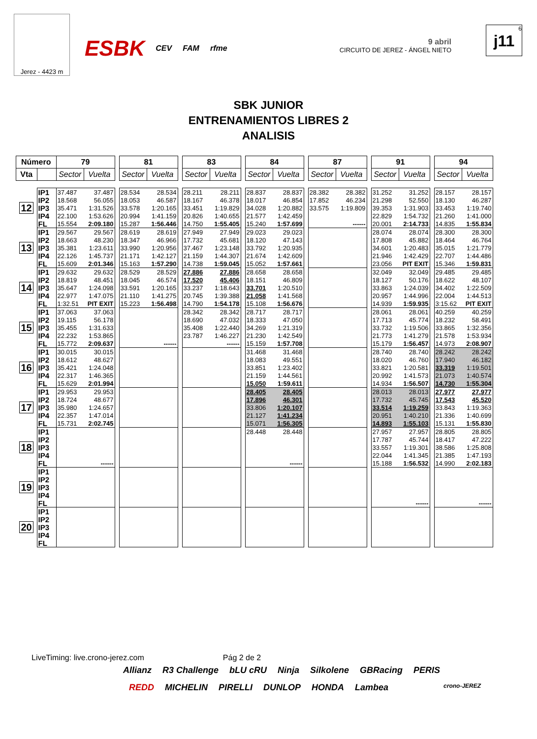Jerez - 4423 m
ESBK CEV FAM rfme
9 abril
CIRCUITO DE JEREZ - ÁNGEL NIETO
6
j11
SBK JUNIOR
ENTRENAMIENTOS LIBRES 2
ANALISIS
| Número | | 79 | | | 81 | | | 83 | | | 84 | | | 87 | | | 91 | | | 94 | |
| Vta | | Sector | Vuelta | | Sector | Vuelta | | Sector | Vuelta | | Sector | Vuelta | | Sector | Vuelta | | Sector | Vuelta | | Sector | Vuelta |
| 12 | IP1 | 37.487 | 37.487 | | 28.534 | 28.534 | | 28.211 | 28.211 | | 28.837 | 28.837 | | 28.382 | 28.382 | | 31.252 | 31.252 | | 28.157 | 28.157 |
| | IP2 | 18.568 | 56.055 | | 18.053 | 46.587 | | 18.167 | 46.378 | | 18.017 | 46.854 | | 17.852 | 46.234 | | 21.298 | 52.550 | | 18.130 | 46.287 |
| | IP3 | 35.471 | 1:31.526 | | 33.578 | 1:20.165 | | 33.451 | 1:19.829 | | 34.028 | 1:20.882 | | 33.575 | 1:19.809 | | 39.353 | 1:31.903 | | 33.453 | 1:19.740 |
| | IP4 | 22.100 | 1:53.626 | | 20.994 | 1:41.159 | | 20.826 | 1:40.655 | | 21.577 | 1:42.459 | | | | | 22.829 | 1:54.732 | | 21.260 | 1:41.000 |
| | FL | 15.554 | 2:09.180 | | 15.287 | 1:56.446 | | 14.750 | 1:55.405 | | 15.240 | 1:57.699 | | | ------ | | 20.001 | 2:14.733 | | 14.835 | 1:55.834 |
| 13 | IP1 | 29.567 | 29.567 | | 28.619 | 28.619 | | 27.949 | 27.949 | | 29.023 | 29.023 | | | | | 28.074 | 28.074 | | 28.300 | 28.300 |
| | IP2 | 18.663 | 48.230 | | 18.347 | 46.966 | | 17.732 | 45.681 | | 18.120 | 47.143 | | | | | 17.808 | 45.882 | | 18.464 | 46.764 |
| | IP3 | 35.381 | 1:23.611 | | 33.990 | 1:20.956 | | 37.467 | 1:23.148 | | 33.792 | 1:20.935 | | | | | 34.601 | 1:20.483 | | 35.015 | 1:21.779 |
| | IP4 | 22.126 | 1:45.737 | | 21.171 | 1:42.127 | | 21.159 | 1:44.307 | | 21.674 | 1:42.609 | | | | | 21.946 | 1:42.429 | | 22.707 | 1:44.486 |
| | FL | 15.609 | 2:01.346 | | 15.163 | 1:57.290 | | 14.738 | 1:59.045 | | 15.052 | 1:57.661 | | | | | 23.056 | PIT EXIT | | 15.346 | 1:59.831 |
| 14 | IP1 | 29.632 | 29.632 | | 28.529 | 28.529 | | 27.886 | 27.886 | | 28.658 | 28.658 | | | | | 32.049 | 32.049 | | 29.485 | 29.485 |
| | IP2 | 18.819 | 48.451 | | 18.045 | 46.574 | | 17.520 | 45.406 | | 18.151 | 46.809 | | | | | 18.127 | 50.176 | | 18.622 | 48.107 |
| | IP3 | 35.647 | 1:24.098 | | 33.591 | 1:20.165 | | 33.237 | 1:18.643 | | 33.701 | 1:20.510 | | | | | 33.863 | 1:24.039 | | 34.402 | 1:22.509 |
| | IP4 | 22.977 | 1:47.075 | | 21.110 | 1:41.275 | | 20.745 | 1:39.388 | | 21.058 | 1:41.568 | | | | | 20.957 | 1:44.996 | | 22.004 | 1:44.513 |
| | FL | 1:32.51 | PIT EXIT | | 15.223 | 1:56.498 | | 14.790 | 1:54.178 | | 15.108 | 1:56.676 | | | | | 14.939 | 1:59.935 | | 3:15.62 | PIT EXIT |
| 15 | IP1 | 37.063 | 37.063 | | | | | 28.342 | 28.342 | | 28.717 | 28.717 | | | | | 28.061 | 28.061 | | 40.259 | 40.259 |
| | IP2 | 19.115 | 56.178 | | | | | 18.690 | 47.032 | | 18.333 | 47.050 | | | | | 17.713 | 45.774 | | 18.232 | 58.491 |
| | IP3 | 35.455 | 1:31.633 | | | | | 35.408 | 1:22.440 | | 34.269 | 1:21.319 | | | | | 33.732 | 1:19.506 | | 33.865 | 1:32.356 |
| | IP4 | 22.232 | 1:53.865 | | | | | 23.787 | 1:46.227 | | 21.230 | 1:42.549 | | | | | 21.773 | 1:41.279 | | 21.578 | 1:53.934 |
| | FL | 15.772 | 2:09.637 | | | ------ | | | ------ | | 15.159 | 1:57.708 | | | | | 15.179 | 1:56.457 | | 14.973 | 2:08.907 |
| 16 | IP1 | 30.015 | 30.015 | | | | | | | | 31.468 | 31.468 | | | | | 28.740 | 28.740 | | 28.242 | 28.242 |
| | IP2 | 18.612 | 48.627 | | | | | | | | 18.083 | 49.551 | | | | | 18.020 | 46.760 | | 17.940 | 46.182 |
| | IP3 | 35.421 | 1:24.048 | | | | | | | | 33.851 | 1:23.402 | | | | | 33.821 | 1:20.581 | | 33.319 | 1:19.501 |
| | IP4 | 22.317 | 1:46.365 | | | | | | | | 21.159 | 1:44.561 | | | | | 20.992 | 1:41.573 | | 21.073 | 1:40.574 |
| | FL | 15.629 | 2:01.994 | | | | | | | | 15.050 | 1:59.611 | | | | | 14.934 | 1:56.507 | | 14.730 | 1:55.304 |
| 17 | IP1 | 29.953 | 29.953 | | | | | | | | 28.405 | 28.405 | | | | | 28.013 | 28.013 | | 27.977 | 27.977 |
| | IP2 | 18.724 | 48.677 | | | | | | | | 17.896 | 46.301 | | | | | 17.732 | 45.745 | | 17.543 | 45.520 |
| | IP3 | 35.980 | 1:24.657 | | | | | | | | 33.806 | 1:20.107 | | | | | 33.514 | 1:19.259 | | 33.843 | 1:19.363 |
| | IP4 | 22.357 | 1:47.014 | | | | | | | | 21.127 | 1:41.234 | | | | | 20.951 | 1:40.210 | | 21.336 | 1:40.699 |
| | FL | 15.731 | 2:02.745 | | | | | | | | 15.071 | 1:56.305 | | | | | 14.893 | 1:55.103 | | 15.131 | 1:55.830 |
| 18 | IP1 | | | | | | | | | | 28.448 | 28.448 | | | | | 27.957 | 27.957 | | 28.805 | 28.805 |
| | IP2 | | | | | | | | | | | | | | | | 17.787 | 45.744 | | 18.417 | 47.222 |
| | IP3 | | | | | | | | | | | | | | | | 33.557 | 1:19.301 | | 38.586 | 1:25.808 |
| | IP4 | | | | | | | | | | | | | | | | 22.044 | 1:41.345 | | 21.385 | 1:47.193 |
| | FL | | ------ | | | | | | | | | ------ | | | | | 15.188 | 1:56.532 | | 14.990 | 2:02.183 |
| 19 | IP1 | | | | | | | | | | | | | | | | | | | | |
| | IP2 | | | | | | | | | | | | | | | | | | | | |
| | IP3 | | | | | | | | | | | | | | | | | | | | |
| | IP4 | | | | | | | | | | | | | | | | | | | | |
| | FL | | | | | | | | | | | | | | | | | ------ | | | ------ |
| 20 | IP1 | | | | | | | | | | | | | | | | | | | | |
| | IP2 | | | | | | | | | | | | | | | | | | | | |
| | IP3 | | | | | | | | | | | | | | | | | | | | |
| | IP4 | | | | | | | | | | | | | | | | | | | | |
| | FL | | | | | | | | | | | | | | | | | | | | |
LiveTiming: live.crono-jerez.com Pág 2 de 2
Allianz R3 Challenge bLU cRU Ninja Silkolene GBRacing PERIS
REDD MICHELIN PIRELLI DUNLOP HONDA Lambea crono-JEREZ